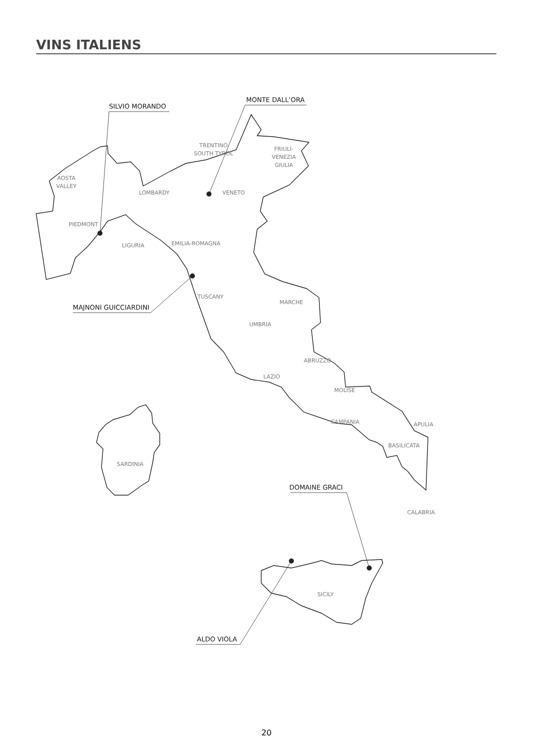VINS ITALIENS
SILVIO MORANDO
MONTE DALL’ORA
MAJNONI GUICCIARDINI
DOMAINE GRACI
ALDO VIOLA
AOSTA
VALLEY
TRENTINO
SOUTH TYROL
FRIULI-
VENEZIA
GIULIA
LOMBARDY
VENETO
PIEDMONT
LIGURIA
EMILIA-ROMAGNA
TUSCANY
MARCHE
UMBRIA
ABRUZZO
LAZIO
MOLISE
CAMPANIA
APULIA
BASILICATA
SARDINIA
CALABRIA
SICILY
20